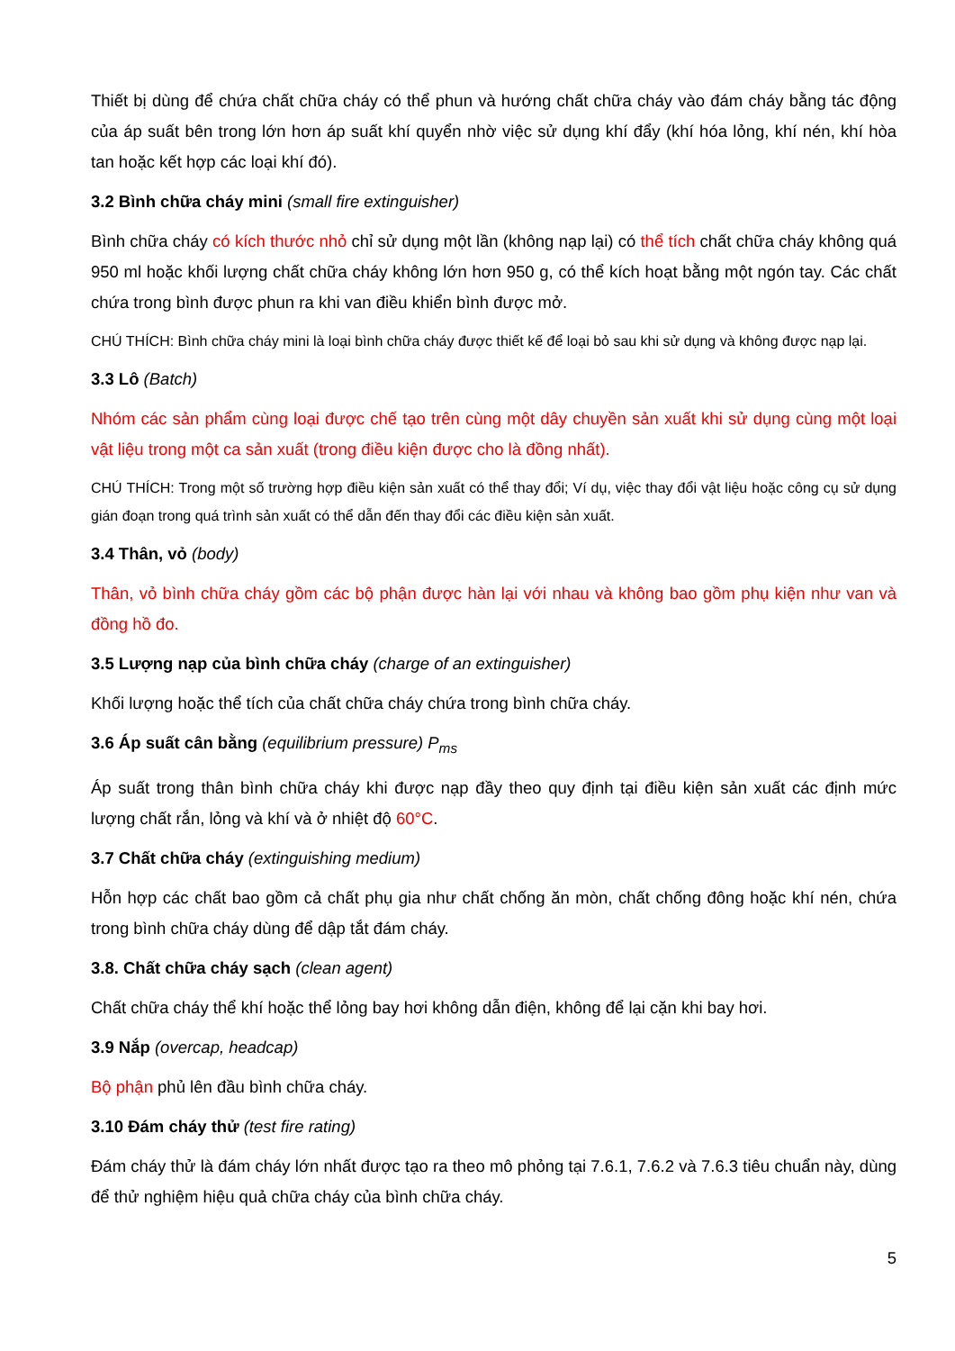Thiết bị dùng để chứa chất chữa cháy có thể phun và hướng chất chữa cháy vào đám cháy bằng tác động của áp suất bên trong lớn hơn áp suất khí quyển nhờ việc sử dụng khí đẩy (khí hóa lỏng, khí nén, khí hòa tan hoặc kết hợp các loại khí đó).
3.2 Bình chữa cháy mini (small fire extinguisher)
Bình chữa cháy có kích thước nhỏ chỉ sử dụng một lần (không nạp lại) có thể tích chất chữa cháy không quá 950 ml hoặc khối lượng chất chữa cháy không lớn hơn 950 g, có thể kích hoạt bằng một ngón tay. Các chất chứa trong bình được phun ra khi van điều khiển bình được mở.
CHÚ THÍCH: Bình chữa cháy mini là loại bình chữa cháy được thiết kế để loại bỏ sau khi sử dụng và không được nạp lại.
3.3 Lô (Batch)
Nhóm các sản phẩm cùng loại được chế tạo trên cùng một dây chuyền sản xuất khi sử dụng cùng một loại vật liệu trong một ca sản xuất (trong điều kiện được cho là đồng nhất).
CHÚ THÍCH: Trong một số trường hợp điều kiện sản xuất có thể thay đổi; Ví dụ, việc thay đổi vật liệu hoặc công cụ sử dụng gián đoạn trong quá trình sản xuất có thể dẫn đến thay đổi các điều kiện sản xuất.
3.4 Thân, vỏ (body)
Thân, vỏ bình chữa cháy gồm các bộ phận được hàn lại với nhau và không bao gồm phụ kiện như van và đồng hồ đo.
3.5 Lượng nạp của bình chữa cháy (charge of an extinguisher)
Khối lượng hoặc thể tích của chất chữa cháy chứa trong bình chữa cháy.
3.6 Áp suất cân bằng (equilibrium pressure) P<sub>ms</sub>
Áp suất trong thân bình chữa cháy khi được nạp đầy theo quy định tại điều kiện sản xuất các định mức lượng chất rắn, lỏng và khí và ở nhiệt độ 60°C.
3.7 Chất chữa cháy (extinguishing medium)
Hỗn hợp các chất bao gồm cả chất phụ gia như chất chống ăn mòn, chất chống đông hoặc khí nén, chứa trong bình chữa cháy dùng để dập tắt đám cháy.
3.8. Chất chữa cháy sạch (clean agent)
Chất chữa cháy thể khí hoặc thể lỏng bay hơi không dẫn điện, không để lại cặn khi bay hơi.
3.9 Nắp (overcap, headcap)
Bộ phận phủ lên đầu bình chữa cháy.
3.10 Đám cháy thử (test fire rating)
Đám cháy thử là đám cháy lớn nhất được tạo ra theo mô phỏng tại 7.6.1, 7.6.2 và 7.6.3 tiêu chuẩn này, dùng để thử nghiệm hiệu quả chữa cháy của bình chữa cháy.
5